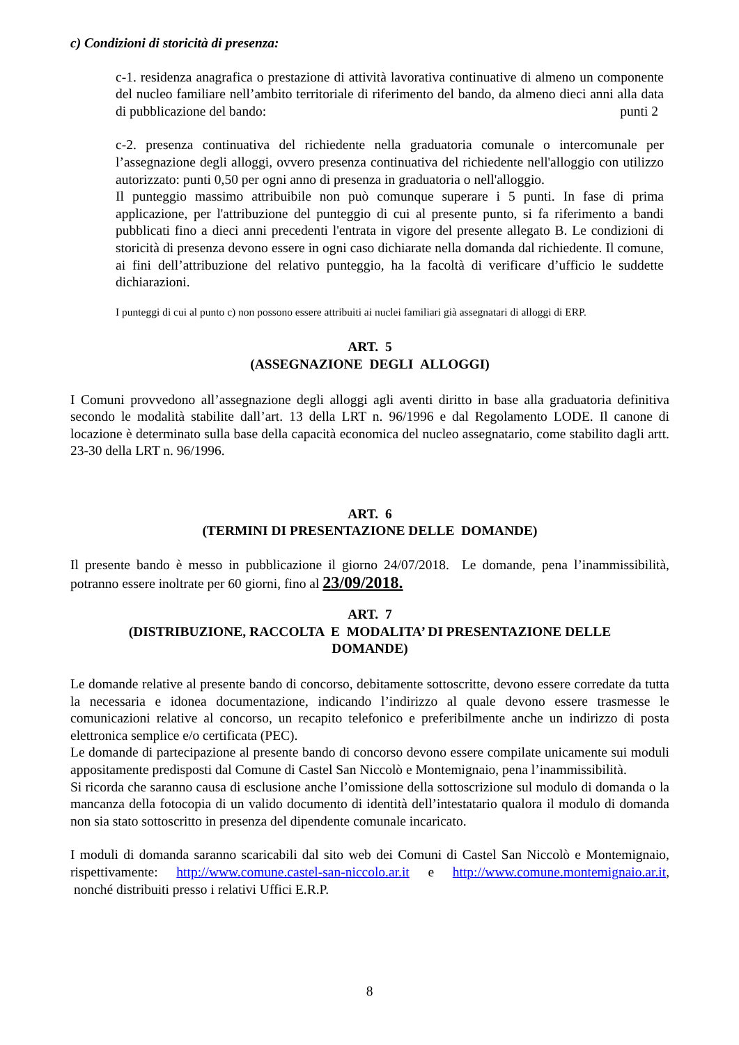c) Condizioni di storicità di presenza:
c-1. residenza anagrafica o prestazione di attività lavorativa continuative di almeno un componente del nucleo familiare nell’ambito territoriale di riferimento del bando, da almeno dieci anni alla data di pubblicazione del bando: punti 2
c-2. presenza continuativa del richiedente nella graduatoria comunale o intercomunale per l’assegnazione degli alloggi, ovvero presenza continuativa del richiedente nell'alloggio con utilizzo autorizzato: punti 0,50 per ogni anno di presenza in graduatoria o nell'alloggio.
Il punteggio massimo attribuibile non può comunque superare i 5 punti. In fase di prima applicazione, per l'attribuzione del punteggio di cui al presente punto, si fa riferimento a bandi pubblicati fino a dieci anni precedenti l'entrata in vigore del presente allegato B. Le condizioni di storicità di presenza devono essere in ogni caso dichiarate nella domanda dal richiedente. Il comune, ai fini dell’attribuzione del relativo punteggio, ha la facoltà di verificare d’ufficio le suddette dichiarazioni.
I punteggi di cui al punto c) non possono essere attribuiti ai nuclei familiari già assegnatari di alloggi di ERP.
ART. 5
(ASSEGNAZIONE DEGLI ALLOGGI)
I Comuni provvedono all’assegnazione degli alloggi agli aventi diritto in base alla graduatoria definitiva secondo le modalità stabilite dall’art. 13 della LRT n. 96/1996 e dal Regolamento LODE. Il canone di locazione è determinato sulla base della capacità economica del nucleo assegnatario, come stabilito dagli artt. 23-30 della LRT n. 96/1996.
ART. 6
(TERMINI DI PRESENTAZIONE DELLE DOMANDE)
Il presente bando è messo in pubblicazione il giorno 24/07/2018. Le domande, pena l’inammissibilità, potranno essere inoltrate per 60 giorni, fino al 23/09/2018.
ART. 7
(DISTRIBUZIONE, RACCOLTA E MODALITA’ DI PRESENTAZIONE DELLE
DOMANDE)
Le domande relative al presente bando di concorso, debitamente sottoscritte, devono essere corredate da tutta la necessaria e idonea documentazione, indicando l’indirizzo al quale devono essere trasmesse le comunicazioni relative al concorso, un recapito telefonico e preferibilmente anche un indirizzo di posta elettronica semplice e/o certificata (PEC).
Le domande di partecipazione al presente bando di concorso devono essere compilate unicamente sui moduli appositamente predisposti dal Comune di Castel San Niccolò e Montemignaio, pena l’inammissibilità.
Si ricorda che saranno causa di esclusione anche l’omissione della sottoscrizione sul modulo di domanda o la mancanza della fotocopia di un valido documento di identità dell’intestatario qualora il modulo di domanda non sia stato sottoscritto in presenza del dipendente comunale incaricato.
I moduli di domanda saranno scaricabili dal sito web dei Comuni di Castel San Niccolò e Montemignaio, rispettivamente: http://www.comune.castel-san-niccolo.ar.it e http://www.comune.montemignaio.ar.it, nonché distribuiti presso i relativi Uffici E.R.P.
8